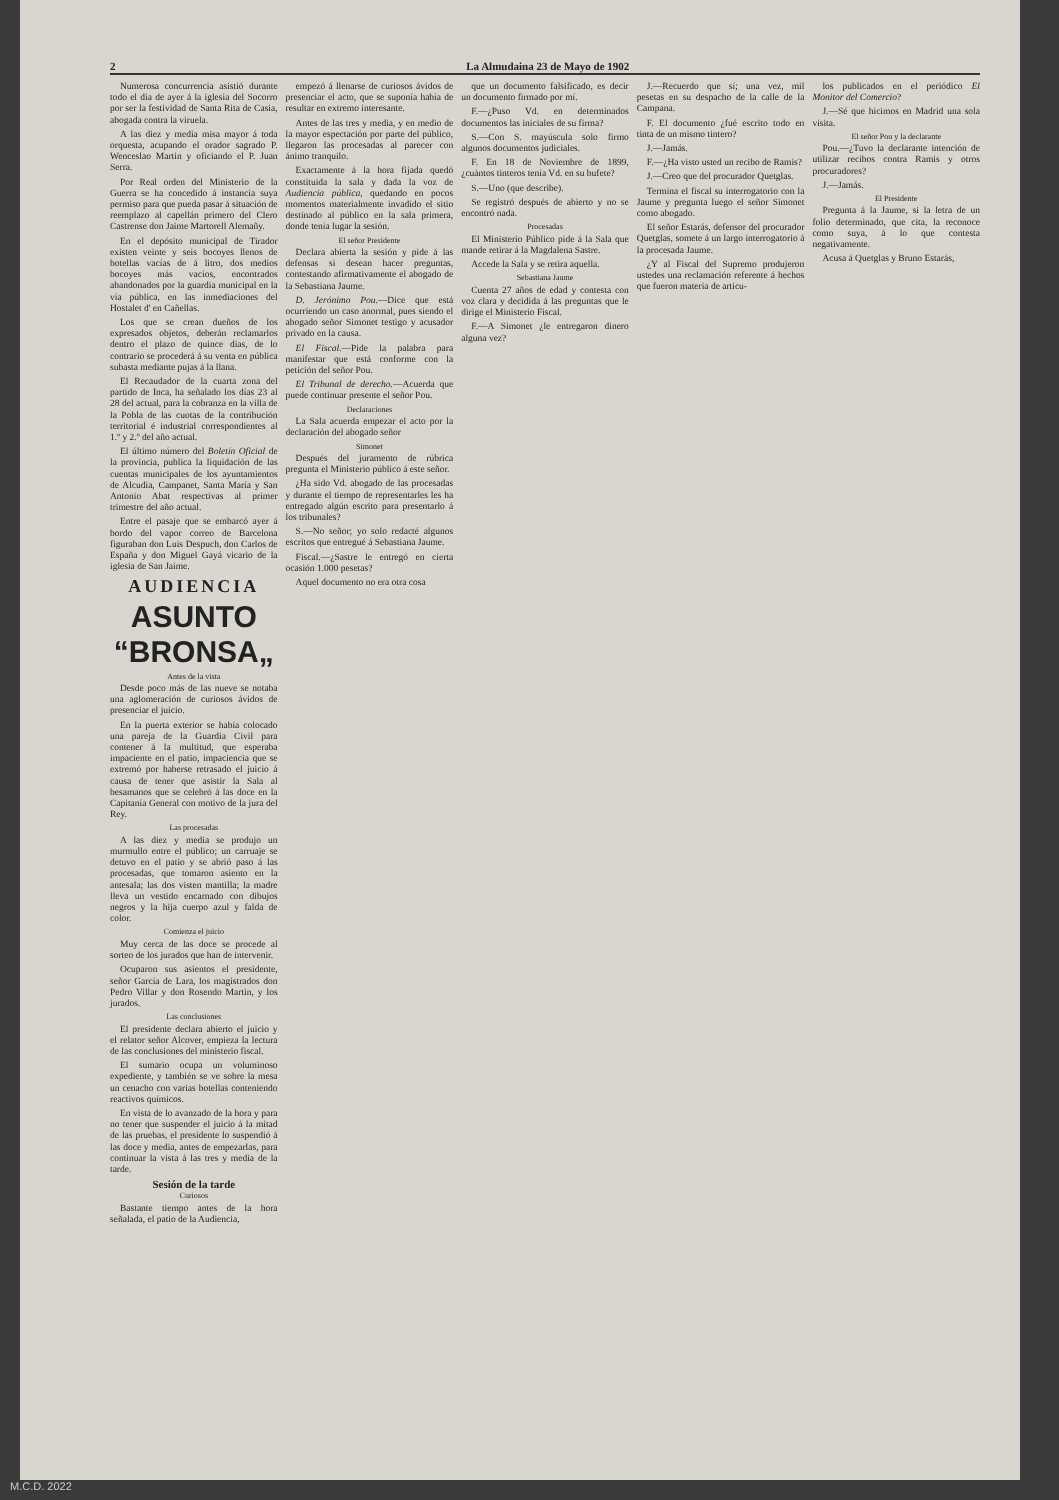2 La Almudaina 23 de Mayo de 1902
Numerosa concurrencia asistió durante todo el dia de ayer á la iglesia del Socorro por ser la festividad de Santa Rita de Casia, abogada contra la viruela.
A las diez y media misa mayor á toda orquesta, acupando el orador sagrado P. Wenceslao Martin y oficiando el P. Juan Serra.
Por Real orden del Ministerio de la Guerra se ha concedido á instancia suya permiso para que pueda pasar á situación de reemplazo al capellán primero del Clero Castrense don Jaime Martorell Alemañy.
En el depósito municipal de Tirador existen veinte y seis bocoyes llenos de botellas vacías de á litro, dos medios bocoyes más vacíos, encontrados abandonados por la guardia municipal en la vía pública, en las inmediaciones del Hostalet d' en Cañellas.
Los que se crean dueños de los expresados objetos, deberán reclamarlos dentro el plazo de quince dias, de lo contrario se procederá á su venta en pública subasta mediante pujas á la llana.
El Recaudador de la cuarta zona del partido de Inca, ha señalado los días 23 al 28 del actual, para la cobranza en la villa de la Pobla de las cuotas de la contribución territorial é industrial correspondientes al 1.º y 2.º del año actual.
El último número del Boletín Oficial de la provincia, publica la liquidación de las cuentas municipales de los ayuntamientos de Alcudia, Campanet, Santa María y San Antonio Abat respectivas al primer trimestre del año actual.
Entre el pasaje que se embarcó ayer á bordo del vapor correo de Barcelona figuraban don Luis Despuch, don Carlos de España y don Miguel Gayá vicario de la iglesia de San Jaime.
AUDIENCIA
ASUNTO “BRONSA„
Antes de la vista
Desde poco más de las nueve se notaba una aglomeración de curiosos ávidos de presenciar el juicio.
En la puerta exterior se había colocado una pareja de la Guardia Civil para contener á la multitud, que esperaba impaciente en el patio, impaciencia que se extremó por haberse retrasado el juicio á causa de tener que asistir la Sala al besamanos que se celebró á las doce en la Capitanía General con motivo de la jura del Rey.
Las procesadas
A las diez y media se produjo un murmullo entre el público; un carruaje se detuvo en el patio y se abrió paso á las procesadas, que tomaron asiento en la antesala; las dos visten mantilla; la madre lleva un vestido encarnado con dibujos negros y la hija cuerpo azul y falda de color.
Comienza el juicio
Muy cerca de las doce se procede al sorteo de los jurados que han de intervenir.
Ocuparon sus asientos el presidente, señor García de Lara, los magistrados don Pedro Villar y don Rosendo Martin, y los jurados.
Las conclusiones
El presidente declara abierto el juicio y el relator señor Alcover, empieza la lectura de las conclusiones del ministerio fiscal.
El sumario ocupa un voluminoso expediente, y también se ve sobre la mesa un cenacho con varias botellas conteniendo reactivos químicos.
En vista de lo avanzado de la hora y para no tener que suspender el juicio á la mitad de las pruebas, el presidente lo suspendió á las doce y media, antes de empezarlas, para continuar la vista á las tres y media de la tarde.
Sesión de la tarde
Curiosos
Bastante tiempo antes de la hora señalada, el patio de la Audiencia,
empezó á llenarse de curiosos ávidos de presenciar el acto, que se suponía había de resultar en extremo interesante.
Antes de las tres y media, y en medio de la mayor espectación por parte del público, llegaron las procesadas al parecer con ánimo tranquilo.
Exactamente á la hora fijada quedó constituida la sala y dada la voz de Audiencia pública, quedando en pocos momentos materialmente invadido el sitio destinado al público en la sala primera, donde tenía lugar la sesión.
El señor Presidente
Declara abierta la sesión y pide á las defensas si desean hacer preguntas, contestando afirmativamente el abogado de la Sebastiana Jaume.
D. Jerónimo Pou.—Dice que está ocurriendo un caso anormal, pues siendo el abogado señor Simonet testigo y acusador privado en la causa.
El Fiscal.—Pide la palabra para manifestar que está conforme con la petición del señor Pou.
El Tribunal de derecho.—Acuerda que puede continuar presente el señor Pou.
Declaraciones
La Sala acuerda empezar el acto por la declaración del abogado señor
Simonet
Después del juramento de rúbrica pregunta el Ministerio público á este señor.
¿Ha sido Vd. abogado de las procesadas y durante el tiempo de representarles les ha entregado algún escrito para presentarlo á los tribunales?
S.—No señor; yo solo redacté algunos escritos que entregué á Sebastiana Jaume.
Fiscal.—¿Sastre le entregó en cierta ocasión 1.000 pesetas?
Aquel documento no era otra cosa
que un documento falsificado, es decir un documento firmado por mí.
F.—¿Puso Vd. en determinados documentos las iniciales de su firma?
S.—Con S. mayúscula solo firmo algunos documentos judiciales.
F. En 18 de Noviembre de 1899, ¿cuántos tinteros tenía Vd. en su bufete?
S.—Uno (que describe).
Se registró después de abierto y no se encontró nada.
Procesadas
El Ministerio Público pide á la Sala que mande retirar á la Magdalena Sastre.
Accede la Sala y se retira aquella.
Sebastiana Jaume
Cuenta 27 años de edad y contesta con voz clara y decidida á las preguntas que le dirige el Ministerio Fiscal.
F.—A Simonet ¿le entregaron dinero alguna vez?
J.—Recuerdo que sí; una vez, mil pesetas en su despacho de la calle de la Campana.
F. El documento ¿fué escrito todo en tinta de un mismo tintero?
J.—Jamás.
F.—¿Ha visto usted un recibo de Ramis?
J.—Creo que del procurador Quetglas.
Termina el fiscal su interrogatorio con la Jaume y pregunta luego el señor Simonet como abogado.
El señor Estarás, defensor del procurador Quetglas, somete á un largo interrogatorio á la procesada Jaume.
¿Y al Fiscal del Supremo produjeron ustedes una reclamación referente á hechos que fueron materia de articu-
los publicados en el periódico El Monitor del Comercio?
J.—Sé que hicimos en Madrid una sola visita.
El señor Pou y la declarante
Pou.—¿Tuvo la declarante intención de utilizar recibos contra Ramis y otros procuradores?
J.—Jamás.
El Presidente
Pregunta á la Jaume, si la letra de un folio determinado, que cita, la reconoce como suya, á lo que contesta negativamente.
Acusa á Quetglas y Bruno Estarás,
M.C.D. 2022